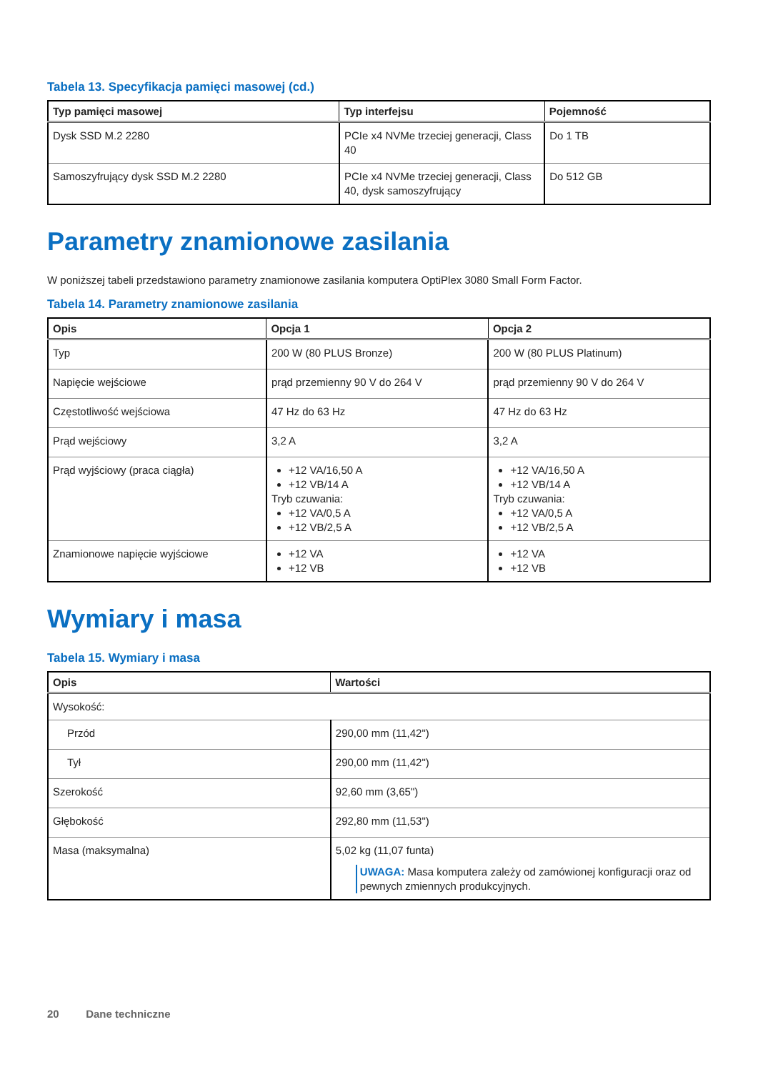Tabela 13. Specyfikacja pamięci masowej (cd.)
| Typ pamięci masowej | Typ interfejsu | Pojemność |
| --- | --- | --- |
| Dysk SSD M.2 2280 | PCIe x4 NVMe trzeciej generacji, Class 40 | Do 1 TB |
| Samoszyfrujący dysk SSD M.2 2280 | PCIe x4 NVMe trzeciej generacji, Class 40, dysk samoszyfrujący | Do 512 GB |
Parametry znamionowe zasilania
W poniższej tabeli przedstawiono parametry znamionowe zasilania komputera OptiPlex 3080 Small Form Factor.
Tabela 14. Parametry znamionowe zasilania
| Opis | Opcja 1 | Opcja 2 |
| --- | --- | --- |
| Typ | 200 W (80 PLUS Bronze) | 200 W (80 PLUS Platinum) |
| Napięcie wejściowe | prąd przemienny 90 V do 264 V | prąd przemienny 90 V do 264 V |
| Częstotliwość wejściowa | 47 Hz do 63 Hz | 47 Hz do 63 Hz |
| Prąd wejściowy | 3,2 A | 3,2 A |
| Prąd wyjściowy (praca ciągła) | +12 VA/16,50 A +12 VB/14 A Tryb czuwania: +12 VA/0,5 A +12 VB/2,5 A | +12 VA/16,50 A +12 VB/14 A Tryb czuwania: +12 VA/0,5 A +12 VB/2,5 A |
| Znamionowe napięcie wyjściowe | +12 VA +12 VB | +12 VA +12 VB |
Wymiary i masa
Tabela 15. Wymiary i masa
| Opis | Wartości |
| --- | --- |
| Wysokość: | |
| Przód | 290,00 mm (11,42") |
| Tył | 290,00 mm (11,42") |
| Szerokość | 92,60 mm (3,65") |
| Głębokość | 292,80 mm (11,53") |
| Masa (maksymalna) | 5,02 kg (11,07 funta) UWAGA: Masa komputera zależy od zamówionej konfiguracji oraz od pewnych zmiennych produkcyjnych. |
20 Dane techniczne